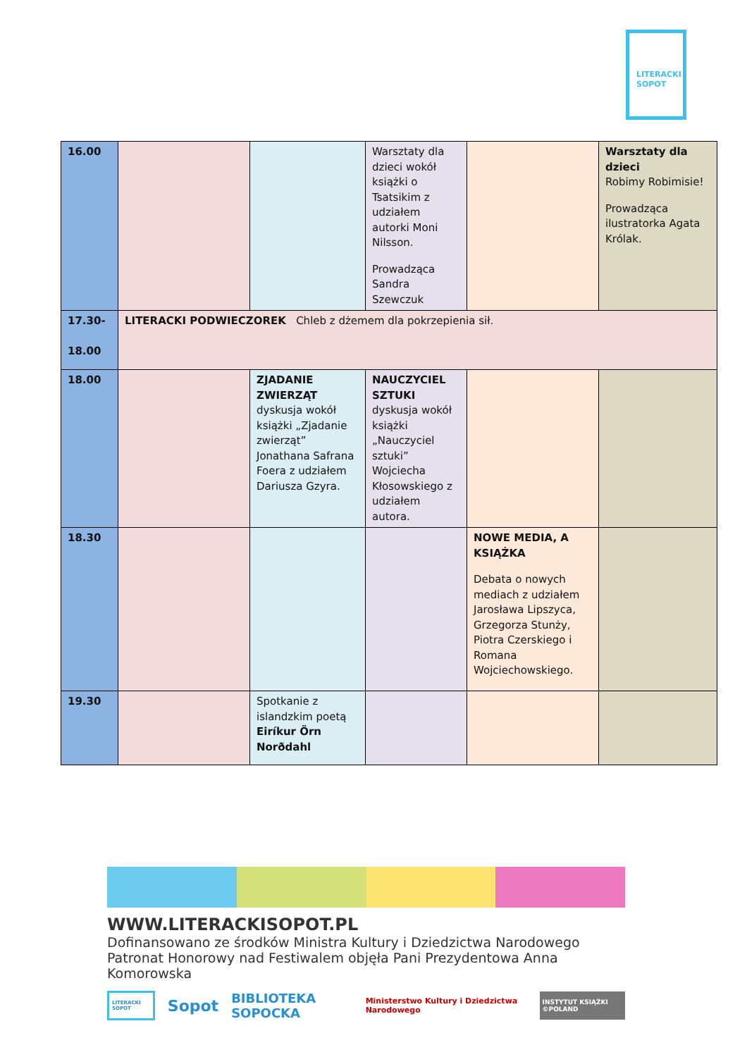LITERACKI
SOPOT
| 16.00 | | | Warsztaty dla dzieci wokół książki o Tsatsikim z udziałem autorki Moni Nilsson. Prowadząca Sandra Szewczuk | | Warsztaty dla dzieci Robimy Robimisie! Prowadząca ilustratorka Agata Królak. |
| 17.30- 18.00 | LITERACKI PODWIECZOREK Chleb z dżemem dla pokrzepienia sił. | | | | |
| 18.00 | | ZJADANIE ZWIERZĄT dyskusja wokół książki „Zjadanie zwierząt” Jonathana Safrana Foera z udziałem Dariusza Gzyra. | NAUCZYCIEL SZTUKI dyskusja wokół książki „Nauczyciel sztuki” Wojciecha Kłosowskiego z udziałem autora. | | |
| 18.30 | | | | NOWE MEDIA, A KSIĄŻKA Debata o nowych mediach z udziałem Jarosława Lipszyca, Grzegorza Stunży, Piotra Czerskiego i Romana Wojciechowskiego. | |
| 19.30 | | Spotkanie z islandzkim poetą Eiríkur Örn Norðdahl | | | |
WWW.LITERACKISOPOT.PL
Dofinansowano ze środków Ministra Kultury i Dziedzictwa Narodowego
Patronat Honorowy nad Festiwalem objęła Pani Prezydentowa Anna Komorowska
LITERACKI SOPOT Sopot BIBLIOTEKA SOPOCKA Ministerstwo Kultury i Dziedzictwa Narodowego INSTYTUT KSIĄŻKI ©POLAND